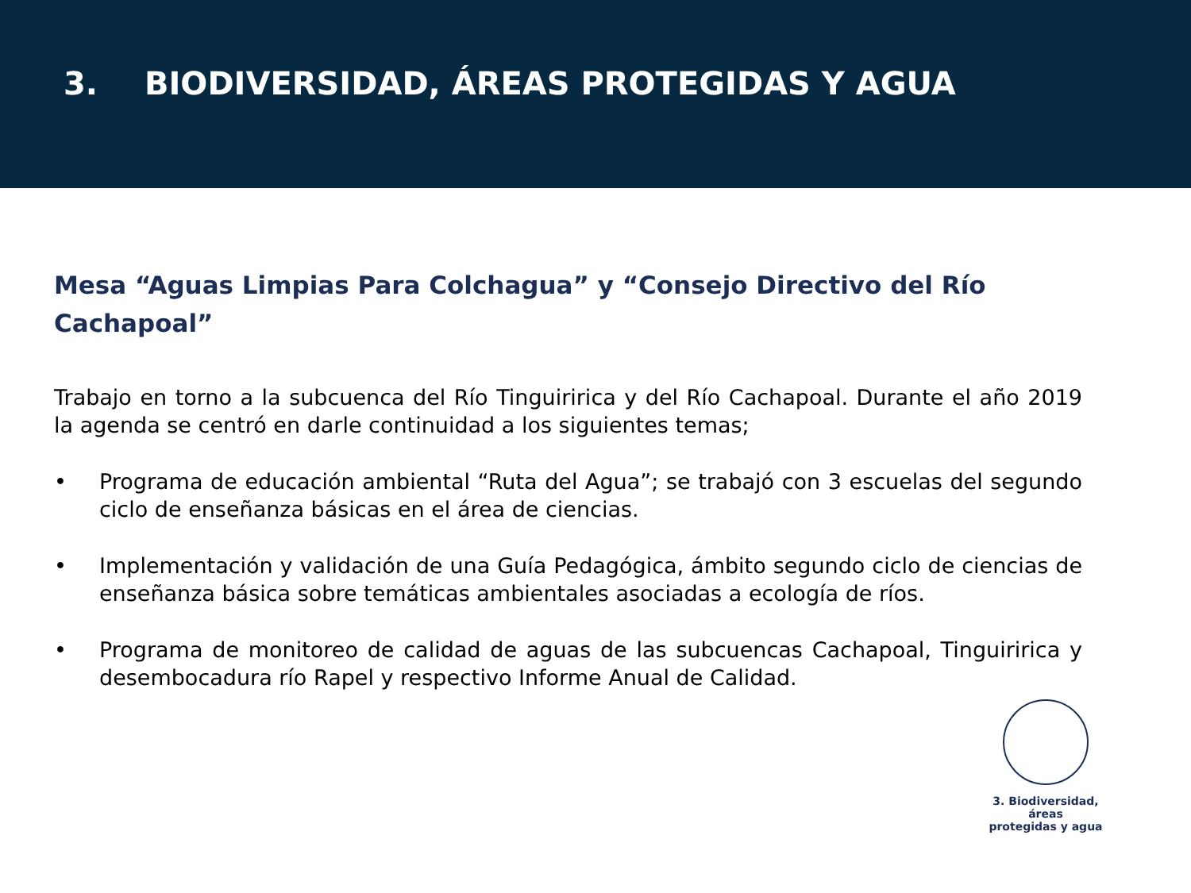3. BIODIVERSIDAD, ÁREAS PROTEGIDAS Y AGUA
Mesa “Aguas Limpias Para Colchagua” y “Consejo Directivo del Río Cachapoal”
Trabajo en torno a la subcuenca del Río Tinguiririca y del Río Cachapoal. Durante el año 2019 la agenda se centró en darle continuidad a los siguientes temas;
• Programa de educación ambiental “Ruta del Agua”; se trabajó con 3 escuelas del segundo ciclo de enseñanza básicas en el área de ciencias.
• Implementación y validación de una Guía Pedagógica, ámbito segundo ciclo de ciencias de enseñanza básica sobre temáticas ambientales asociadas a ecología de ríos.
• Programa de monitoreo de calidad de aguas de las subcuencas Cachapoal, Tinguiririca y desembocadura río Rapel y respectivo Informe Anual de Calidad.
3. Biodiversidad, áreas
protegidas y agua